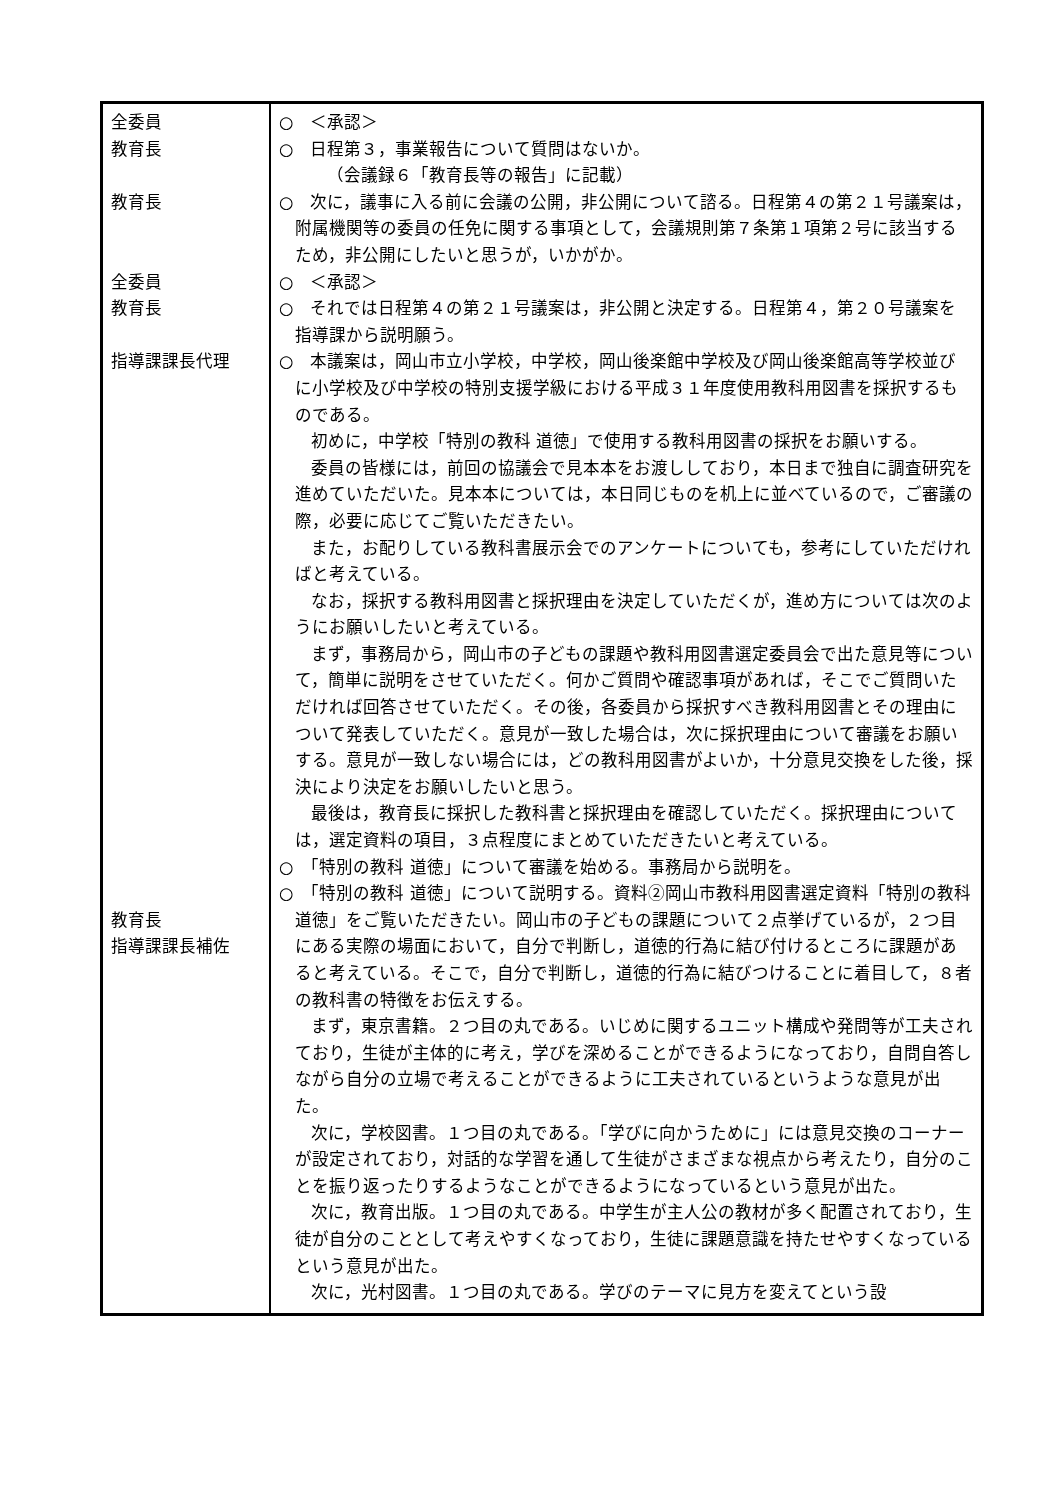| 全委員 教育長 教育長 全委員 教育長 指導課課長代理 教育長 指導課課長補佐 | ○ ＜承認＞ ○ 日程第３，事業報告について質問はないか。 （会議録６「教育長等の報告」に記載） ○ 次に，議事に入る前に会議の公開，非公開について諮る。日程第４の第２１号議案は，附属機関等の委員の任免に関する事項として，会議規則第７条第１項第２号に該当するため，非公開にしたいと思うが，いかがか。 ○ ＜承認＞ ○ それでは日程第４の第２１号議案は，非公開と決定する。日程第４，第２０号議案を指導課から説明願う。 ○ 本議案は，岡山市立小学校，中学校，岡山後楽館中学校及び岡山後楽館高等学校並びに小学校及び中学校の特別支援学級における平成３１年度使用教科用図書を採択するものである。 初めに，中学校「特別の教科 道徳」で使用する教科用図書の採択をお願いする。 委員の皆様には，前回の協議会で見本本をお渡ししており，本日まで独自に調査研究を進めていただいた。見本本については，本日同じものを机上に並べているので，ご審議の際，必要に応じてご覧いただきたい。 また，お配りしている教科書展示会でのアンケートについても，参考にしていただければと考えている。 なお，採択する教科用図書と採択理由を決定していただくが，進め方については次のようにお願いしたいと考えている。 まず，事務局から，岡山市の子どもの課題や教科用図書選定委員会で出た意見等について，簡単に説明をさせていただく。何かご質問や確認事項があれば，そこでご質問いただければ回答させていただく。その後，各委員から採択すべき教科用図書とその理由について発表していただく。意見が一致した場合は，次に採択理由について審議をお願いする。意見が一致しない場合には，どの教科用図書がよいか，十分意見交換をした後，採決により決定をお願いしたいと思う。 最後は，教育長に採択した教科書と採択理由を確認していただく。採択理由については，選定資料の項目，３点程度にまとめていただきたいと考えている。 ○ 「特別の教科 道徳」について審議を始める。事務局から説明を。 ○ 「特別の教科 道徳」について説明する。資料②岡山市教科用図書選定資料「特別の教科 道徳」をご覧いただきたい。岡山市の子どもの課題について２点挙げているが，２つ目にある実際の場面において，自分で判断し，道徳的行為に結び付けるところに課題があると考えている。そこで，自分で判断し，道徳的行為に結びつけることに着目して，８者の教科書の特徴をお伝えする。 まず，東京書籍。２つ目の丸である。いじめに関するユニット構成や発問等が工夫されており，生徒が主体的に考え，学びを深めることができるようになっており，自問自答しながら自分の立場で考えることができるように工夫されているというような意見が出た。 次に，学校図書。１つ目の丸である。「学びに向かうために」には意見交換のコーナーが設定されており，対話的な学習を通して生徒がさまざまな視点から考えたり，自分のことを振り返ったりするようなことができるようになっているという意見が出た。 次に，教育出版。１つ目の丸である。中学生が主人公の教材が多く配置されており，生徒が自分のこととして考えやすくなっており，生徒に課題意識を持たせやすくなっているという意見が出た。 次に，光村図書。１つ目の丸である。学びのテーマに見方を変えてという設 |